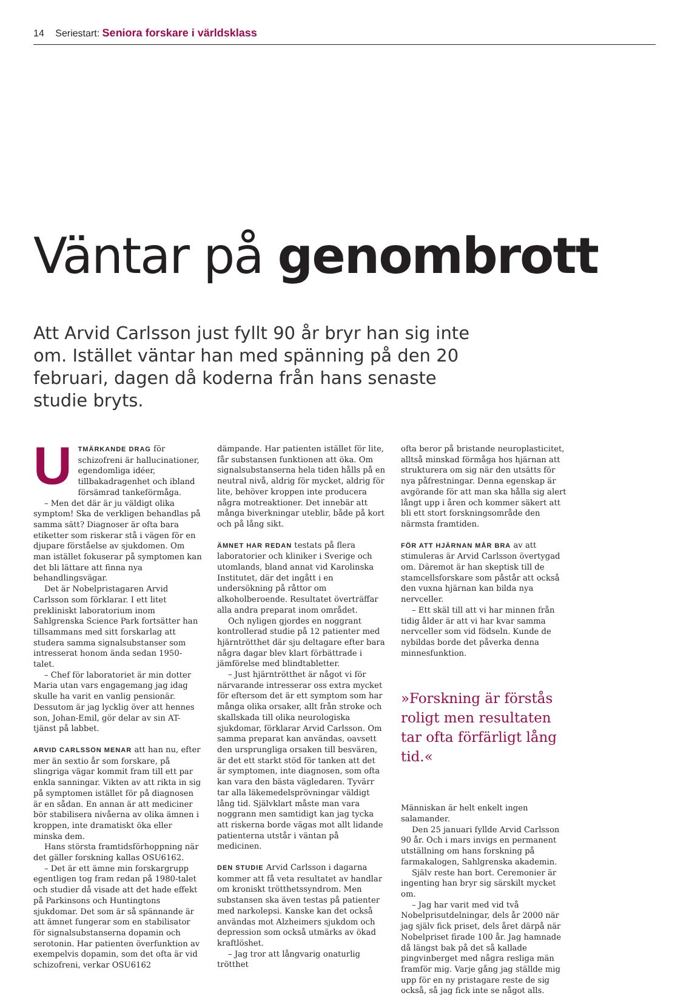14 Seriestart: Seniora forskare i världsklass
Väntar på genombrott
Att Arvid Carlsson just fyllt 90 år bryr han sig inte om. Istället väntar han med spänning på den 20 februari, dagen då koderna från hans senaste studie bryts.
UTMÄRKANDE DRAG för schizofreni är hallucinationer, egendomliga idéer, tillbakadragenhet och ibland försämrad tankeförmåga.
– Men det där är ju väldigt olika symptom! Ska de verkligen behandlas på samma sätt? Diagnoser är ofta bara etiketter som riskerar stå i vägen för en djupare förståelse av sjukdomen. Om man istället fokuserar på symptomen kan det bli lättare att finna nya behandlingsvägar.
Det är Nobelpristagaren Arvid Carlsson som förklarar. I ett litet prekliniskt laboratorium inom Sahlgrenska Science Park fortsätter han tillsammans med sitt forskarlag att studera samma signalsubstanser som intresserat honom ända sedan 1950-talet.
– Chef för laboratoriet är min dotter Maria utan vars engagemang jag idag skulle ha varit en vanlig pensionär. Dessutom är jag lycklig över att hennes son, Johan-Emil, gör delar av sin AT-tjänst på labbet.
ARVID CARLSSON MENAR att han nu, efter mer än sextio år som forskare, på slingriga vägar kommit fram till ett par enkla sanningar. Vikten av att rikta in sig på symptomen istället för på diagnosen är en sådan. En annan är att mediciner bör stabilisera nivåerna av olika ämnen i kroppen, inte dramatiskt öka eller minska dem.
Hans största framtidsförhoppning när det gäller forskning kallas OSU6162.
– Det är ett ämne min forskargrupp egentligen tog fram redan på 1980-talet och studier då visade att det hade effekt på Parkinsons och Huntingtons sjukdomar. Det som är så spännande är att ämnet fungerar som en stabilisator för signalsubstanserna dopamin och serotonin. Har patienten överfunktion av exempelvis dopamin, som det ofta är vid schizofreni, verkar OSU6162
dämpande. Har patienten istället för lite, får substansen funktionen att öka. Om signalsubstanserna hela tiden hålls på en neutral nivå, aldrig för mycket, aldrig för lite, behöver kroppen inte producera några motreaktioner. Det innebär att många biverkningar uteblir, både på kort och på lång sikt.
ÄMNET HAR REDAN testats på flera laboratorier och kliniker i Sverige och utomlands, bland annat vid Karolinska Institutet, där det ingått i en undersökning på råttor om alkoholberoende. Resultatet överträffar alla andra preparat inom området.
Och nyligen gjordes en noggrant kontrollerad studie på 12 patienter med hjärntrötthet där sju deltagare efter bara några dagar blev klart förbättrade i jämförelse med blindtabletter.
– Just hjärntrötthet är något vi för närvarande intresserar oss extra mycket för eftersom det är ett symptom som har många olika orsaker, allt från stroke och skallskada till olika neurologiska sjukdomar, förklarar Arvid Carlsson. Om samma preparat kan användas, oavsett den ursprungliga orsaken till besvären, är det ett starkt stöd för tanken att det är symptomen, inte diagnosen, som ofta kan vara den bästa vägledaren. Tyvärr tar alla läkemedelsprövningar väldigt lång tid. Självklart måste man vara noggrann men samtidigt kan jag tycka att riskerna borde vägas mot allt lidande patienterna utstår i väntan på medicinen.
DEN STUDIE Arvid Carlsson i dagarna kommer att få veta resultatet av handlar om kroniskt trötthetssyndrom. Men substansen ska även testas på patienter med narkolepsi. Kanske kan det också användas mot Alzheimers sjukdom och depression som också utmärks av ökad kraftlöshet.
– Jag tror att långvarig onaturlig trötthet
ofta beror på bristande neuroplasticitet, alltså minskad förmåga hos hjärnan att strukturera om sig när den utsätts för nya påfrestningar. Denna egenskap är avgörande för att man ska hålla sig alert långt upp i åren och kommer säkert att bli ett stort forskningsområde den närmsta framtiden.
FÖR ATT HJÄRNAN MÅR BRA av att stimuleras är Arvid Carlsson övertygad om. Däremot är han skeptisk till de stamcellsforskare som påstår att också den vuxna hjärnan kan bilda nya nervceller.
– Ett skäl till att vi har minnen från tidig ålder är att vi har kvar samma nervceller som vid födseln. Kunde de nybildas borde det påverka denna minnesfunktion.
»Forskning är förstås roligt men resultaten tar ofta förfärligt lång tid.«
Människan är helt enkelt ingen salamander.
Den 25 januari fyllde Arvid Carlsson 90 år. Och i mars invigs en permanent utställning om hans forskning på farmakalogen, Sahlgrenska akademin.
Själv reste han bort. Ceremonier är ingenting han bryr sig särskilt mycket om.
– Jag har varit med vid två Nobelprisutdelningar, dels år 2000 när jag själv fick priset, dels året därpå när Nobelpriset firade 100 år. Jag hamnade då längst bak på det så kallade pingvinberget med några resliga män framför mig. Varje gång jag ställde mig upp för en ny pristagare reste de sig också, så jag fick inte se något alls.